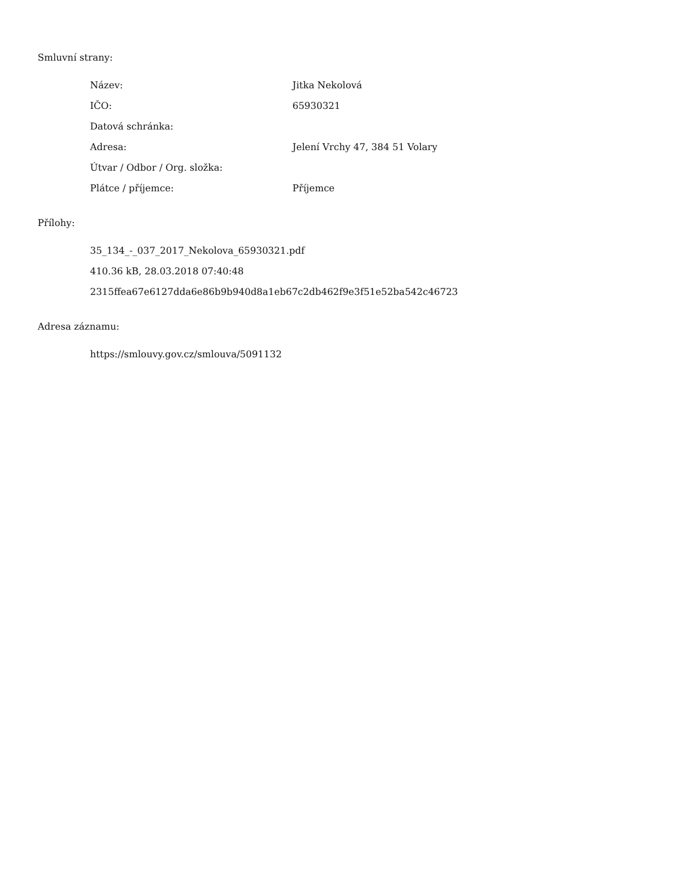Smluvní strany:
| Název: | Jitka Nekolová |
| IČO: | 65930321 |
| Datová schránka: | |
| Adresa: | Jelení Vrchy 47, 384 51 Volary |
| Útvar / Odbor / Org. složka: | |
| Plátce / příjemce: | Příjemce |
Přílohy:
35_134_-_037_2017_Nekolova_65930321.pdf
410.36 kB, 28.03.2018 07:40:48
2315ffea67e6127dda6e86b9b940d8a1eb67c2db462f9e3f51e52ba542c46723
Adresa záznamu:
https://smlouvy.gov.cz/smlouva/5091132